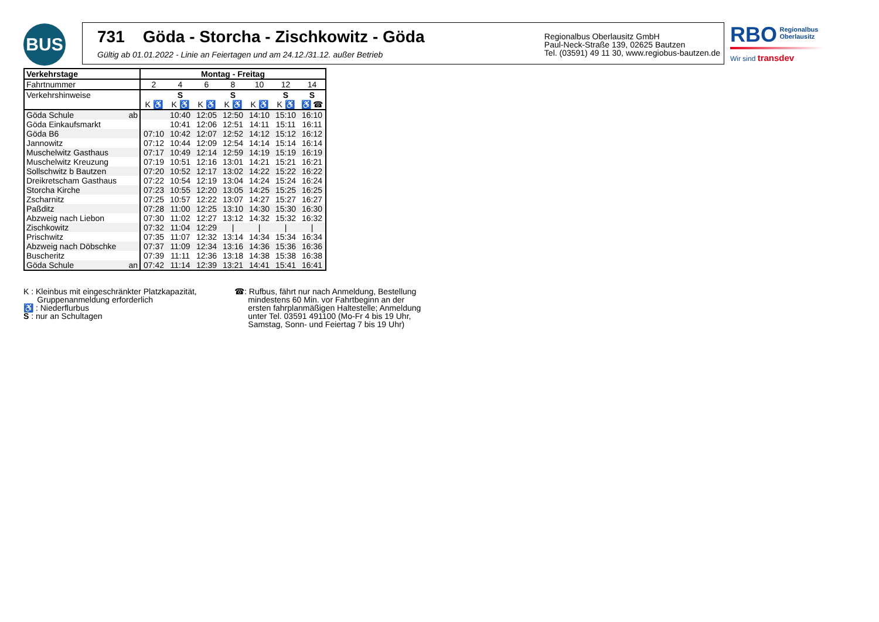BUS
731 Göda - Storcha - Zischkowitz - Göda
Gültig ab 01.01.2022 - Linie an Feiertagen und am 24.12./31.12. außer Betrieb
Regionalbus Oberlausitz GmbH
Paul-Neck-Straße 139, 02625 Bautzen
Tel. (03591) 49 11 30, www.regiobus-bautzen.de
RBO Regionalbus
Oberlausitz
Wir sind transdev
| Verkehrstage | Montag - Freitag | | | | | | |
| Fahrtnummer | 2 | 4 | 6 | 8 | 10 | 12 | 14 |
| Verkehrshinweise | | S | | S | | S | S |
| | K ♿ | K ♿ | K ♿ | K ♿ | K ♿ | K ♿ | ♿ ☎ |
| Göda Schule ab | | 10:40 | 12:05 | 12:50 | 14:10 | 15:10 | 16:10 |
| Göda Einkaufsmarkt | | 10:41 | 12:06 | 12:51 | 14:11 | 15:11 | 16:11 |
| Göda B6 | 07:10 | 10:42 | 12:07 | 12:52 | 14:12 | 15:12 | 16:12 |
| Jannowitz | 07:12 | 10:44 | 12:09 | 12:54 | 14:14 | 15:14 | 16:14 |
| Muschelwitz Gasthaus | 07:17 | 10:49 | 12:14 | 12:59 | 14:19 | 15:19 | 16:19 |
| Muschelwitz Kreuzung | 07:19 | 10:51 | 12:16 | 13:01 | 14:21 | 15:21 | 16:21 |
| Sollschwitz b Bautzen | 07:20 | 10:52 | 12:17 | 13:02 | 14:22 | 15:22 | 16:22 |
| Dreikretscham Gasthaus | 07:22 | 10:54 | 12:19 | 13:04 | 14:24 | 15:24 | 16:24 |
| Storcha Kirche | 07:23 | 10:55 | 12:20 | 13:05 | 14:25 | 15:25 | 16:25 |
| Zscharnitz | 07:25 | 10:57 | 12:22 | 13:07 | 14:27 | 15:27 | 16:27 |
| Paßditz | 07:28 | 11:00 | 12:25 | 13:10 | 14:30 | 15:30 | 16:30 |
| Abzweig nach Liebon | 07:30 | 11:02 | 12:27 | 13:12 | 14:32 | 15:32 | 16:32 |
| Zischkowitz | 07:32 | 11:04 | 12:29 | / | / | / | / |
| Prischwitz | 07:35 | 11:07 | 12:32 | 13:14 | 14:34 | 15:34 | 16:34 |
| Abzweig nach Döbschke | 07:37 | 11:09 | 12:34 | 13:16 | 14:36 | 15:36 | 16:36 |
| Buscheritz | 07:39 | 11:11 | 12:36 | 13:18 | 14:38 | 15:38 | 16:38 |
| Göda Schule an | 07:42 | 11:14 | 12:39 | 13:21 | 14:41 | 15:41 | 16:41 |
K : Kleinbus mit eingeschränkter Platzkapazität,
Gruppenanmeldung erforderlich
♿ : Niederflurbus
S : nur an Schultagen
☎: Rufbus, fährt nur nach Anmeldung, Bestellung
mindestens 60 Min. vor Fahrtbeginn an der
ersten fahrplanmäßigen Haltestelle; Anmeldung
unter Tel. 03591 491100 (Mo-Fr 4 bis 19 Uhr,
Samstag, Sonn- und Feiertag 7 bis 19 Uhr)